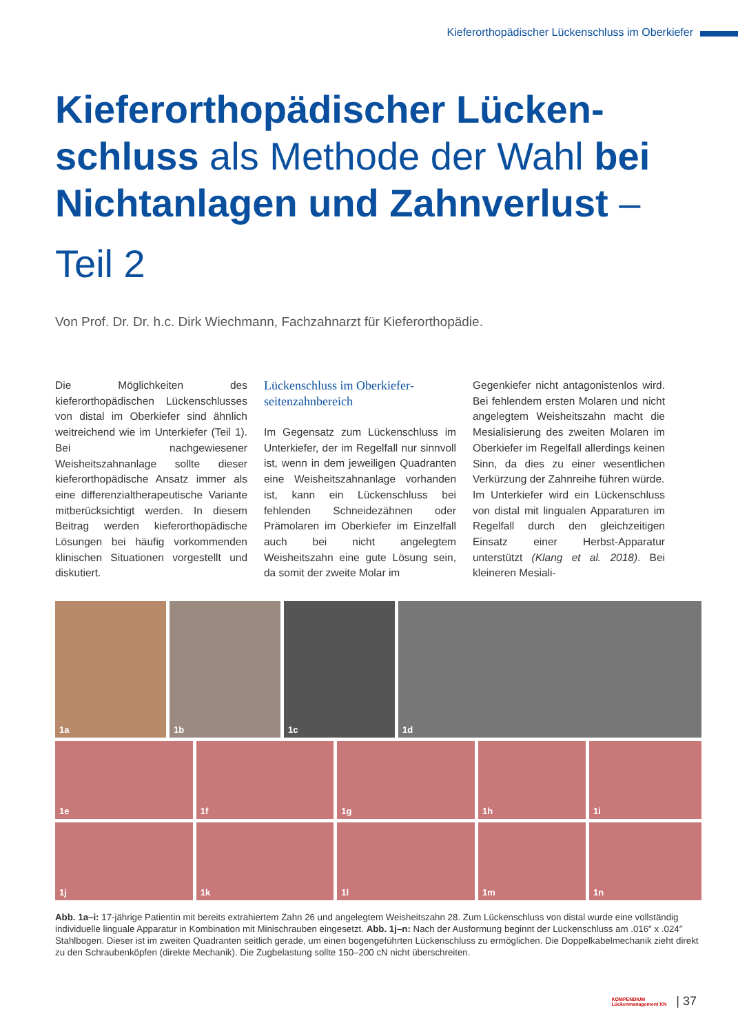Kieferorthopädischer Lückenschluss im Oberkiefer
Kieferorthopädischer Lücken­schluss als Methode der Wahl bei Nichtanlagen und Zahnverlust –
Teil 2
Von Prof. Dr. Dr. h.c. Dirk Wiechmann, Fachzahnarzt für Kieferorthopädie.
Die Möglichkeiten des kieferorthopädischen Lückenschlusses von distal im Oberkiefer sind ähnlich weitreichend wie im Unterkiefer (Teil 1). Bei nachgewiesener Weisheitszahnanlage sollte dieser kieferorthopädische Ansatz immer als eine differenzialtherapeutische Variante mitberücksichtigt werden. In diesem Beitrag werden kieferorthopädische Lösungen bei häufig vorkommenden klinischen Situationen vorgestellt und diskutiert.
Lückenschluss im Oberkiefer­seitenzahnbereich
Im Gegensatz zum Lückenschluss im Unterkiefer, der im Regelfall nur sinnvoll ist, wenn in dem jeweiligen Quadranten eine Weisheitszahnanlage vorhanden ist, kann ein Lückenschluss bei fehlenden Schneidezähnen oder Prämolaren im Oberkiefer im Einzelfall auch bei nicht angelegtem Weisheitszahn eine gute Lösung sein, da somit der zweite Molar im
Gegenkiefer nicht antagonistenlos wird. Bei fehlendem ersten Molaren und nicht angelegtem Weisheitszahn macht die Mesialisierung des zweiten Molaren im Oberkiefer im Regelfall allerdings keinen Sinn, da dies zu einer wesentlichen Verkürzung der Zahnreihe führen würde.
Im Unterkiefer wird ein Lückenschluss von distal mit lingualen Apparaturen im Regelfall durch den gleichzeitigen Einsatz einer Herbst-Apparatur unterstützt (Klang et al. 2018). Bei kleineren Mesiali-
1a 1b 1c 1d
1e 1f 1g 1h 1i
1j 1k 1l 1m 1n
Abb. 1a–i: 17-jährige Patientin mit bereits extrahiertem Zahn 26 und angelegtem Weisheitszahn 28. Zum Lückenschluss von distal wurde eine vollständig individuelle linguale Apparatur in Kombination mit Minischrauben eingesetzt. Abb. 1j–n: Nach der Ausformung beginnt der Lückenschluss am .016″ x .024″ Stahlbogen. Dieser ist im zweiten Quadranten seitlich gerade, um einen bogengeführten Lückenschluss zu ermöglichen. Die Doppelkabelmechanik zieht direkt zu den Schraubenköpfen (direkte Mechanik). Die Zugbelastung sollte 150–200 cN nicht überschreiten.
KOMPENDIUM
Lückenmanagement KN | 37